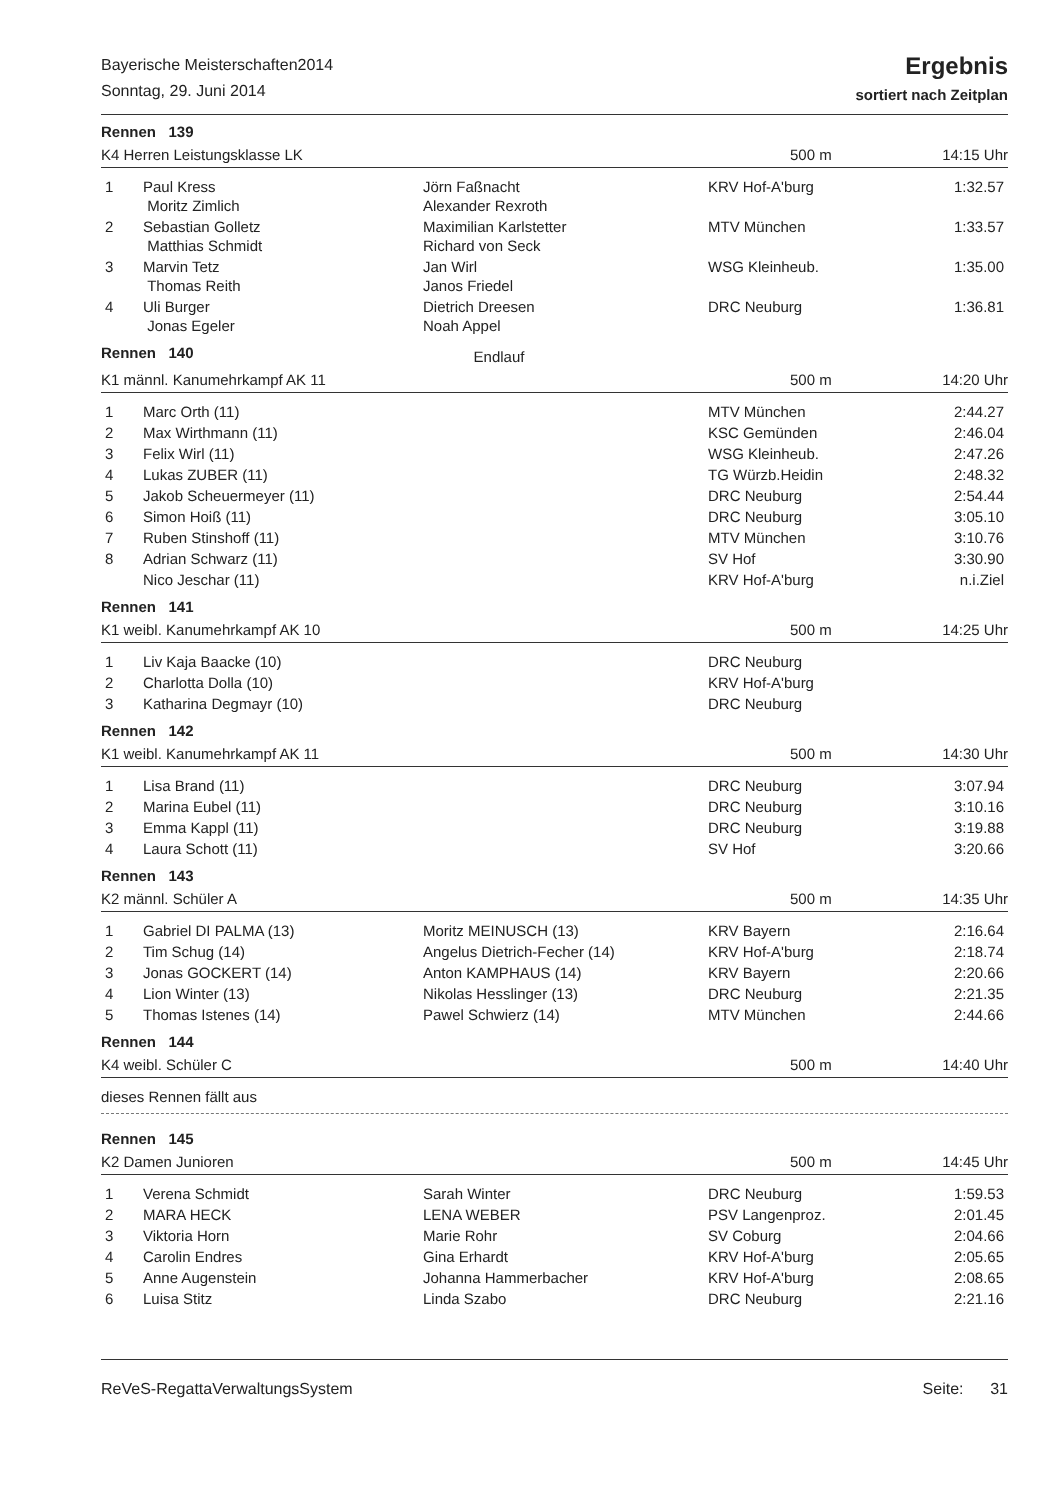Bayerische Meisterschaften2014
Sonntag, 29. Juni 2014
Ergebnis
sortiert nach Zeitplan
Rennen 139
K4 Herren Leistungsklasse LK 500 m 14:15 Uhr
| 1 | Paul Kress Moritz Zimlich | Jörn Faßnacht Alexander Rexroth | KRV Hof-A'burg | 1:32.57 |
| 2 | Sebastian Golletz Matthias Schmidt | Maximilian Karlstetter Richard von Seck | MTV München | 1:33.57 |
| 3 | Marvin Tetz Thomas Reith | Jan Wirl Janos Friedel | WSG Kleinheub. | 1:35.00 |
| 4 | Uli Burger Jonas Egeler | Dietrich Dreesen Noah Appel | DRC Neuburg | 1:36.81 |
Rennen 140 Endlauf
K1 männl. Kanumehrkampf AK 11 500 m 14:20 Uhr
| 1 | Marc Orth (11) | | MTV München | 2:44.27 |
| 2 | Max Wirthmann (11) | | KSC Gemünden | 2:46.04 |
| 3 | Felix Wirl (11) | | WSG Kleinheub. | 2:47.26 |
| 4 | Lukas ZUBER (11) | | TG Würzb.Heidin | 2:48.32 |
| 5 | Jakob Scheuermeyer (11) | | DRC Neuburg | 2:54.44 |
| 6 | Simon Hoiß (11) | | DRC Neuburg | 3:05.10 |
| 7 | Ruben Stinshoff (11) | | MTV München | 3:10.76 |
| 8 | Adrian Schwarz (11) | | SV Hof | 3:30.90 |
| | Nico Jeschar (11) | | KRV Hof-A'burg | n.i.Ziel |
Rennen 141
K1 weibl. Kanumehrkampf AK 10 500 m 14:25 Uhr
| 1 | Liv Kaja Baacke (10) | | DRC Neuburg | |
| 2 | Charlotta Dolla (10) | | KRV Hof-A'burg | |
| 3 | Katharina Degmayr (10) | | DRC Neuburg | |
Rennen 142
K1 weibl. Kanumehrkampf AK 11 500 m 14:30 Uhr
| 1 | Lisa Brand (11) | | DRC Neuburg | 3:07.94 |
| 2 | Marina Eubel (11) | | DRC Neuburg | 3:10.16 |
| 3 | Emma Kappl (11) | | DRC Neuburg | 3:19.88 |
| 4 | Laura Schott (11) | | SV Hof | 3:20.66 |
Rennen 143
K2 männl. Schüler A 500 m 14:35 Uhr
| 1 | Gabriel DI PALMA (13) | Moritz MEINUSCH (13) | KRV Bayern | 2:16.64 |
| 2 | Tim Schug (14) | Angelus Dietrich-Fecher (14) | KRV Hof-A'burg | 2:18.74 |
| 3 | Jonas GOCKERT (14) | Anton KAMPHAUS (14) | KRV Bayern | 2:20.66 |
| 4 | Lion Winter (13) | Nikolas Hesslinger (13) | DRC Neuburg | 2:21.35 |
| 5 | Thomas Istenes (14) | Pawel Schwierz (14) | MTV München | 2:44.66 |
Rennen 144
K4 weibl. Schüler C 500 m 14:40 Uhr
dieses Rennen fällt aus
Rennen 145
K2 Damen Junioren 500 m 14:45 Uhr
| 1 | Verena Schmidt | Sarah Winter | DRC Neuburg | 1:59.53 |
| 2 | MARA HECK | LENA WEBER | PSV Langenproz. | 2:01.45 |
| 3 | Viktoria Horn | Marie Rohr | SV Coburg | 2:04.66 |
| 4 | Carolin Endres | Gina Erhardt | KRV Hof-A'burg | 2:05.65 |
| 5 | Anne Augenstein | Johanna Hammerbacher | KRV Hof-A'burg | 2:08.65 |
| 6 | Luisa Stitz | Linda Szabo | DRC Neuburg | 2:21.16 |
ReVeS-RegattaVerwaltungsSystem Seite: 31